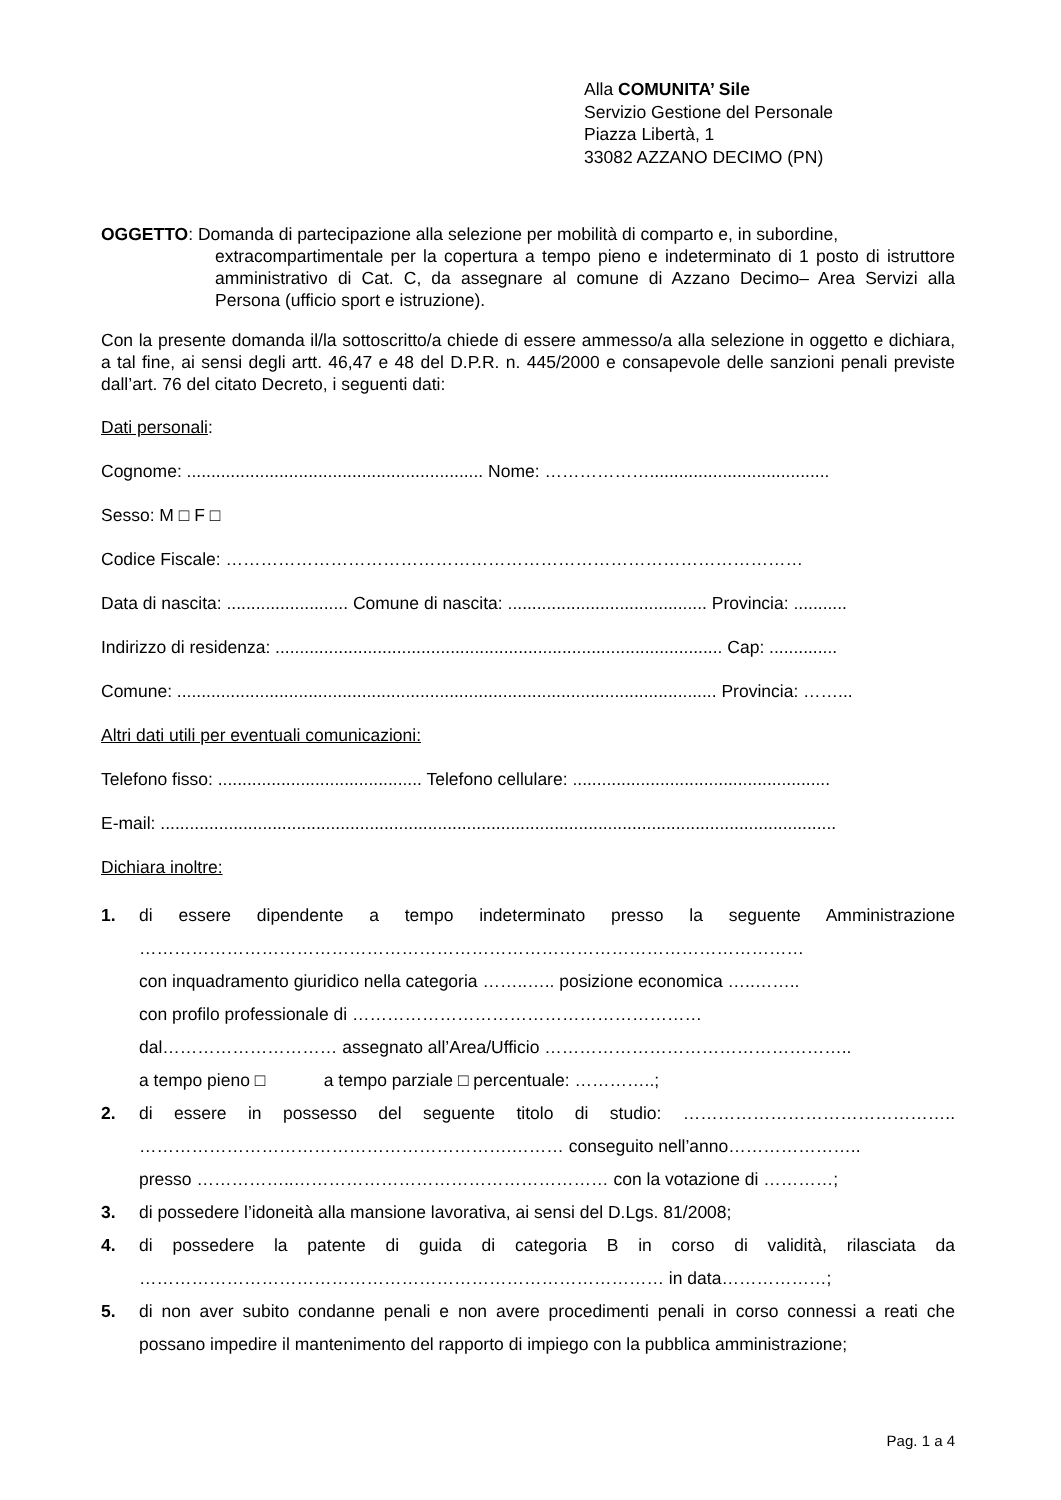Alla COMUNITA’ Sile
Servizio Gestione del Personale
Piazza Libertà, 1
33082 AZZANO DECIMO (PN)
OGGETTO: Domanda di partecipazione alla selezione per mobilità di comparto e, in subordine,
extracompartimentale per la copertura a tempo pieno e indeterminato di 1 posto di istruttore amministrativo di Cat. C, da assegnare al comune di Azzano Decimo– Area Servizi alla Persona (ufficio sport e istruzione).
Con la presente domanda il/la sottoscritto/a chiede di essere ammesso/a alla selezione in oggetto e dichiara, a tal fine, ai sensi degli artt. 46,47 e 48 del D.P.R. n. 445/2000 e consapevole delle sanzioni penali previste dall’art. 76 del citato Decreto, i seguenti dati:
Dati personali:
Cognome: ............................................................. Nome: ……………….....................................
Sesso: M □ F □
Codice Fiscale: ………………………………………………………………………………………
Data di nascita: ......................... Comune di nascita: ......................................... Provincia: ...........
Indirizzo di residenza: ............................................................................................ Cap: ..............
Comune: ............................................................................................................... Provincia: ……...
Altri dati utili per eventuali comunicazioni:
Telefono fisso: .......................................... Telefono cellulare: .....................................................
E-mail: ...........................................................................................................................................
Dichiara inoltre:
1. di essere dipendente a tempo indeterminato presso la seguente Amministrazione ……………………………………………………………………………………………………
con inquadramento giuridico nella categoria ……..….. posizione economica …..……..
con profilo professionale di ……………………………………………………
dal………………………… assegnato all’Area/Ufficio ……………………………………………..
a tempo pieno □ a tempo parziale □ percentuale: …………..;
2. di essere in possesso del seguente titolo di studio: ……………………………………….. ……………………………………………………….……… conseguito nell’anno…………………..
presso ……………..……………………………………………… con la votazione di …………;
3. di possedere l’idoneità alla mansione lavorativa, ai sensi del D.Lgs. 81/2008;
4. di possedere la patente di guida di categoria B in corso di validità, rilasciata da ……………………………………………………………………………… in data………………;
5. di non aver subito condanne penali e non avere procedimenti penali in corso connessi a reati che possano impedire il mantenimento del rapporto di impiego con la pubblica amministrazione;
Pag. 1 a 4